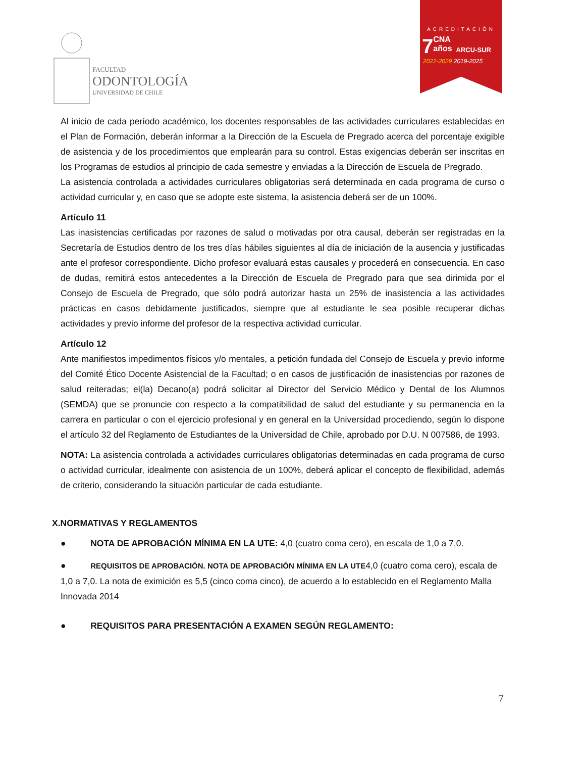FACULTAD
ODONTOLOGÍA
UNIVERSIDAD DE CHILE
ACREDITACIÓN
7
CNA
años
ARCU-SUR
2022-2029 2019-2025
Al inicio de cada período académico, los docentes responsables de las actividades curriculares establecidas en el Plan de Formación, deberán informar a la Dirección de la Escuela de Pregrado acerca del porcentaje exigible de asistencia y de los procedimientos que emplearán para su control. Estas exigencias deberán ser inscritas en los Programas de estudios al principio de cada semestre y enviadas a la Dirección de Escuela de Pregrado.
La asistencia controlada a actividades curriculares obligatorias será determinada en cada programa de curso o actividad curricular y, en caso que se adopte este sistema, la asistencia deberá ser de un 100%.
Artículo 11
Las inasistencias certificadas por razones de salud o motivadas por otra causal, deberán ser registradas en la Secretaría de Estudios dentro de los tres días hábiles siguientes al día de iniciación de la ausencia y justificadas ante el profesor correspondiente. Dicho profesor evaluará estas causales y procederá en consecuencia. En caso de dudas, remitirá estos antecedentes a la Dirección de Escuela de Pregrado para que sea dirimida por el Consejo de Escuela de Pregrado, que sólo podrá autorizar hasta un 25% de inasistencia a las actividades prácticas en casos debidamente justificados, siempre que al estudiante le sea posible recuperar dichas actividades y previo informe del profesor de la respectiva actividad curricular.
Artículo 12
Ante manifiestos impedimentos físicos y/o mentales, a petición fundada del Consejo de Escuela y previo informe del Comité Ético Docente Asistencial de la Facultad; o en casos de justificación de inasistencias por razones de salud reiteradas; el(la) Decano(a) podrá solicitar al Director del Servicio Médico y Dental de los Alumnos (SEMDA) que se pronuncie con respecto a la compatibilidad de salud del estudiante y su permanencia en la carrera en particular o con el ejercicio profesional y en general en la Universidad procediendo, según lo dispone el artículo 32 del Reglamento de Estudiantes de la Universidad de Chile, aprobado por D.U. N 007586, de 1993.
NOTA: La asistencia controlada a actividades curriculares obligatorias determinadas en cada programa de curso o actividad curricular, idealmente con asistencia de un 100%, deberá aplicar el concepto de flexibilidad, además de criterio, considerando la situación particular de cada estudiante.
X.NORMATIVAS Y REGLAMENTOS
● NOTA DE APROBACIÓN MÍNIMA EN LA UTE: 4,0 (cuatro coma cero), en escala de 1,0 a 7,0.
● REQUISITOS DE APROBACIÓN. NOTA DE APROBACIÓN MÍNIMA EN LA UTE4,0 (cuatro coma cero), escala de 1,0 a 7,0. La nota de eximición es 5,5 (cinco coma cinco), de acuerdo a lo establecido en el Reglamento Malla Innovada 2014
● REQUISITOS PARA PRESENTACIÓN A EXAMEN SEGÚN REGLAMENTO:
7